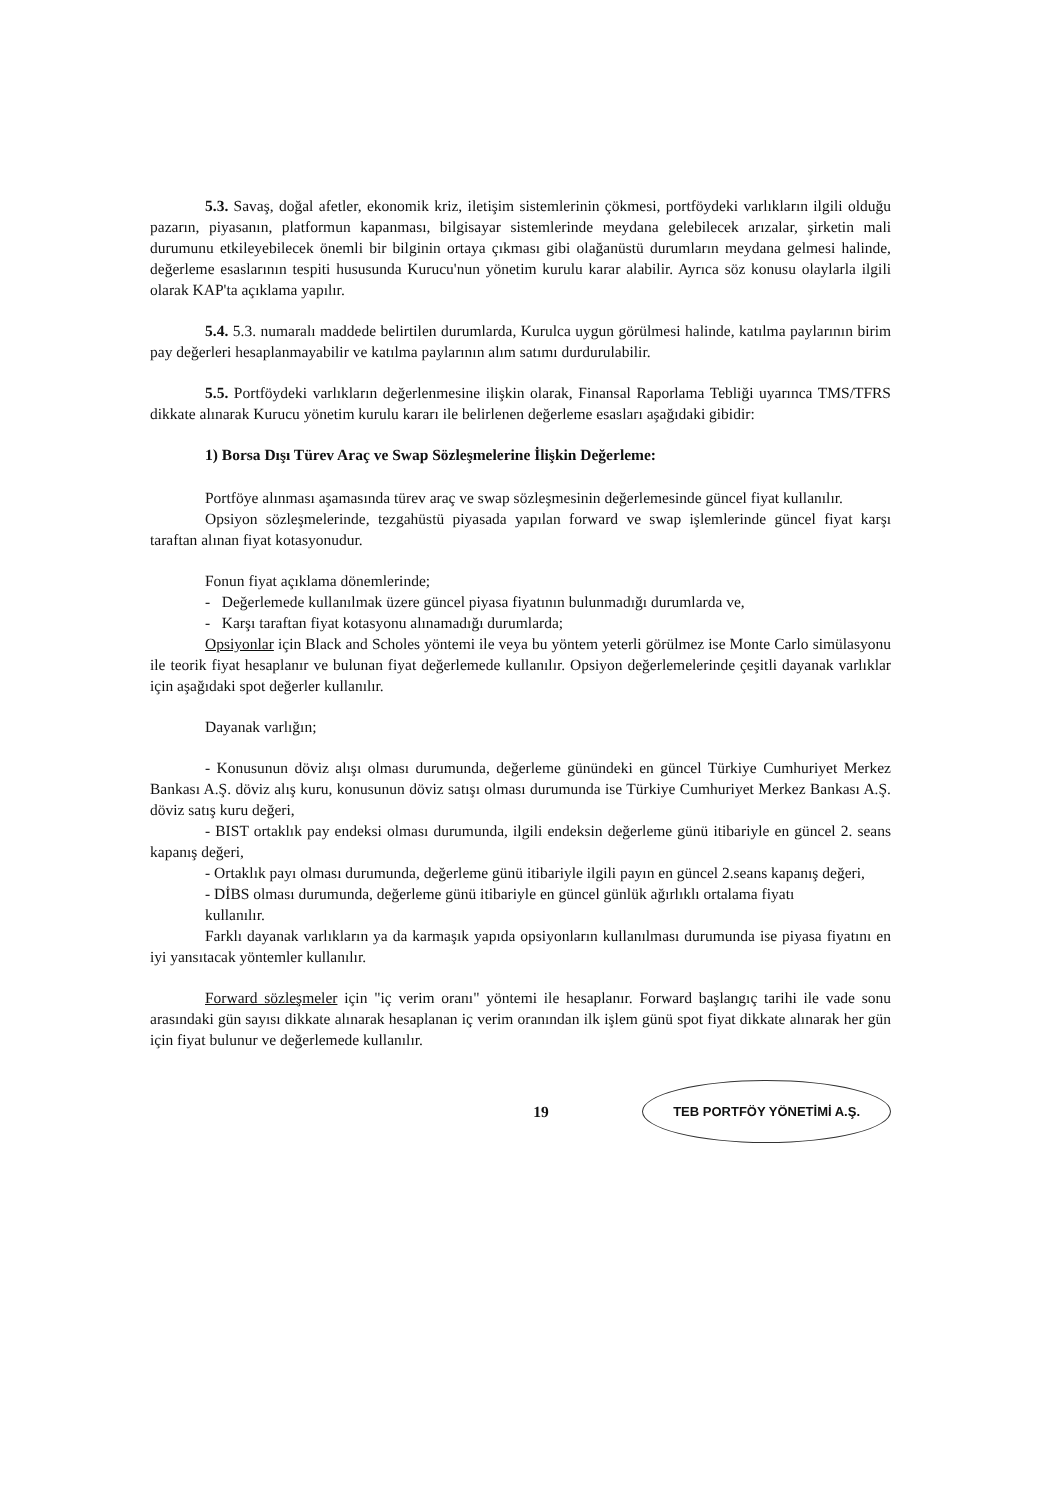5.3. Savaş, doğal afetler, ekonomik kriz, iletişim sistemlerinin çökmesi, portföydeki varlıkların ilgili olduğu pazarın, piyasanın, platformun kapanması, bilgisayar sistemlerinde meydana gelebilecek arızalar, şirketin mali durumunu etkileyebilecek önemli bir bilginin ortaya çıkması gibi olağanüstü durumların meydana gelmesi halinde, değerleme esaslarının tespiti hususunda Kurucu'nun yönetim kurulu karar alabilir. Ayrıca söz konusu olaylarla ilgili olarak KAP'ta açıklama yapılır.
5.4. 5.3. numaralı maddede belirtilen durumlarda, Kurulca uygun görülmesi halinde, katılma paylarının birim pay değerleri hesaplanmayabilir ve katılma paylarının alım satımı durdurulabilir.
5.5. Portföydeki varlıkların değerlenmesine ilişkin olarak, Finansal Raporlama Tebliği uyarınca TMS/TFRS dikkate alınarak Kurucu yönetim kurulu kararı ile belirlenen değerleme esasları aşağıdaki gibidir:
1) Borsa Dışı Türev Araç ve Swap Sözleşmelerine İlişkin Değerleme:
Portföye alınması aşamasında türev araç ve swap sözleşmesinin değerlemesinde güncel fiyat kullanılır.
Opsiyon sözleşmelerinde, tezgahüstü piyasada yapılan forward ve swap işlemlerinde güncel fiyat karşı taraftan alınan fiyat kotasyonudur.
Fonun fiyat açıklama dönemlerinde;
- Değerlemede kullanılmak üzere güncel piyasa fiyatının bulunmadığı durumlarda ve,
- Karşı taraftan fiyat kotasyonu alınamadığı durumlarda;
Opsiyonlar için Black and Scholes yöntemi ile veya bu yöntem yeterli görülmez ise Monte Carlo simülasyonu ile teorik fiyat hesaplanır ve bulunan fiyat değerlemede kullanılır. Opsiyon değerlemelerinde çeşitli dayanak varlıklar için aşağıdaki spot değerler kullanılır.
Dayanak varlığın;
- Konusunun döviz alışı olması durumunda, değerleme günündeki en güncel Türkiye Cumhuriyet Merkez Bankası A.Ş. döviz alış kuru, konusunun döviz satışı olması durumunda ise Türkiye Cumhuriyet Merkez Bankası A.Ş. döviz satış kuru değeri,
- BIST ortaklık pay endeksi olması durumunda, ilgili endeksin değerleme günü itibariyle en güncel 2. seans kapanış değeri,
- Ortaklık payı olması durumunda, değerleme günü itibariyle ilgili payın en güncel 2.seans kapanış değeri,
- DİBS olması durumunda, değerleme günü itibariyle en güncel günlük ağırlıklı ortalama fiyatı
kullanılır.
Farklı dayanak varlıkların ya da karmaşık yapıda opsiyonların kullanılması durumunda ise piyasa fiyatını en iyi yansıtacak yöntemler kullanılır.
Forward sözleşmeler için "iç verim oranı" yöntemi ile hesaplanır. Forward başlangıç tarihi ile vade sonu arasındaki gün sayısı dikkate alınarak hesaplanan iç verim oranından ilk işlem günü spot fiyat dikkate alınarak her gün için fiyat bulunur ve değerlemede kullanılır.
19 TEB PORTFÖY YÖNETİMİ A.Ş.